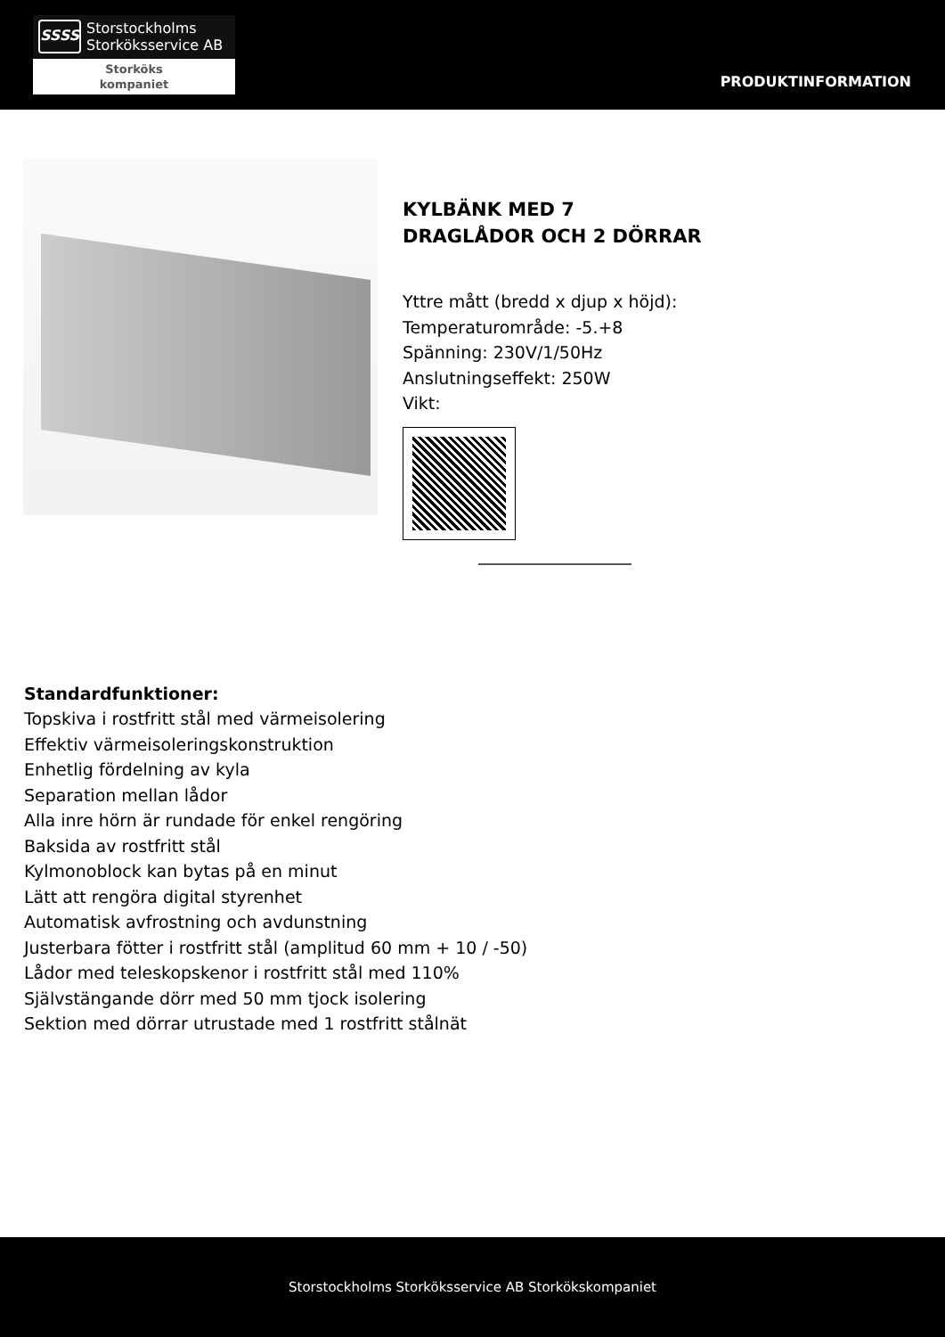SSSS Storstockholms
Storköksservice AB
Storköks
kompaniet
PRODUKTINFORMATION
KYLBÄNK MED 7
DRAGLÅDOR OCH 2 DÖRRAR
Yttre mått (bredd x djup x höjd):
Temperaturområde: -5.+8
Spänning: 230V/1/50Hz
Anslutningseffekt: 250W
Vikt:
Standardfunktioner:
Topskiva i rostfritt stål med värmeisolering
Effektiv värmeisoleringskonstruktion
Enhetlig fördelning av kyla
Separation mellan lådor
Alla inre hörn är rundade för enkel rengöring
Baksida av rostfritt stål
Kylmonoblock kan bytas på en minut
Lätt att rengöra digital styrenhet
Automatisk avfrostning och avdunstning
Justerbara fötter i rostfritt stål (amplitud 60 mm + 10 / -50)
Lådor med teleskopskenor i rostfritt stål med 110%
Självstängande dörr med 50 mm tjock isolering
Sektion med dörrar utrustade med 1 rostfritt stålnät
Storstockholms Storköksservice AB Storkökskompaniet